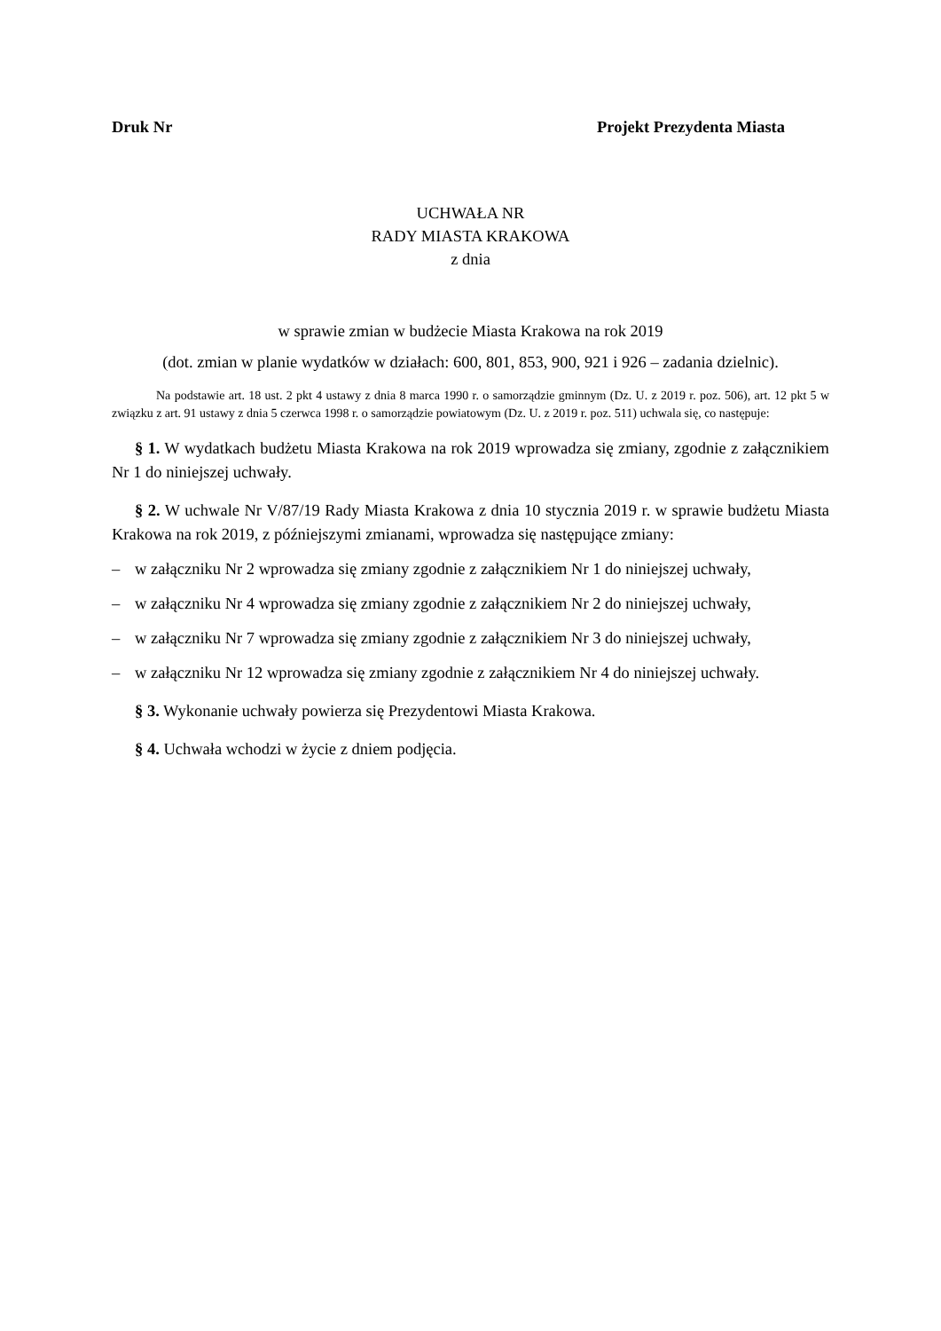Druk Nr Projekt Prezydenta Miasta
UCHWAŁA NR
RADY MIASTA KRAKOWA
z dnia
w sprawie zmian w budżecie Miasta Krakowa na rok 2019
(dot. zmian w planie wydatków w działach: 600, 801, 853, 900, 921 i 926 – zadania dzielnic).
Na podstawie art. 18 ust. 2 pkt 4 ustawy z dnia 8 marca 1990 r. o samorządzie gminnym (Dz. U. z 2019 r. poz. 506), art. 12 pkt 5 w związku z art. 91 ustawy z dnia 5 czerwca 1998 r. o samorządzie powiatowym (Dz. U. z 2019 r. poz. 511) uchwala się, co następuje:
§ 1. W wydatkach budżetu Miasta Krakowa na rok 2019 wprowadza się zmiany, zgodnie z załącznikiem Nr 1 do niniejszej uchwały.
§ 2. W uchwale Nr V/87/19 Rady Miasta Krakowa z dnia 10 stycznia 2019 r. w sprawie budżetu Miasta Krakowa na rok 2019, z późniejszymi zmianami, wprowadza się następujące zmiany:
– w załączniku Nr 2 wprowadza się zmiany zgodnie z załącznikiem Nr 1 do niniejszej uchwały,
– w załączniku Nr 4 wprowadza się zmiany zgodnie z załącznikiem Nr 2 do niniejszej uchwały,
– w załączniku Nr 7 wprowadza się zmiany zgodnie z załącznikiem Nr 3 do niniejszej uchwały,
– w załączniku Nr 12 wprowadza się zmiany zgodnie z załącznikiem Nr 4 do niniejszej uchwały.
§ 3. Wykonanie uchwały powierza się Prezydentowi Miasta Krakowa.
§ 4. Uchwała wchodzi w życie z dniem podjęcia.